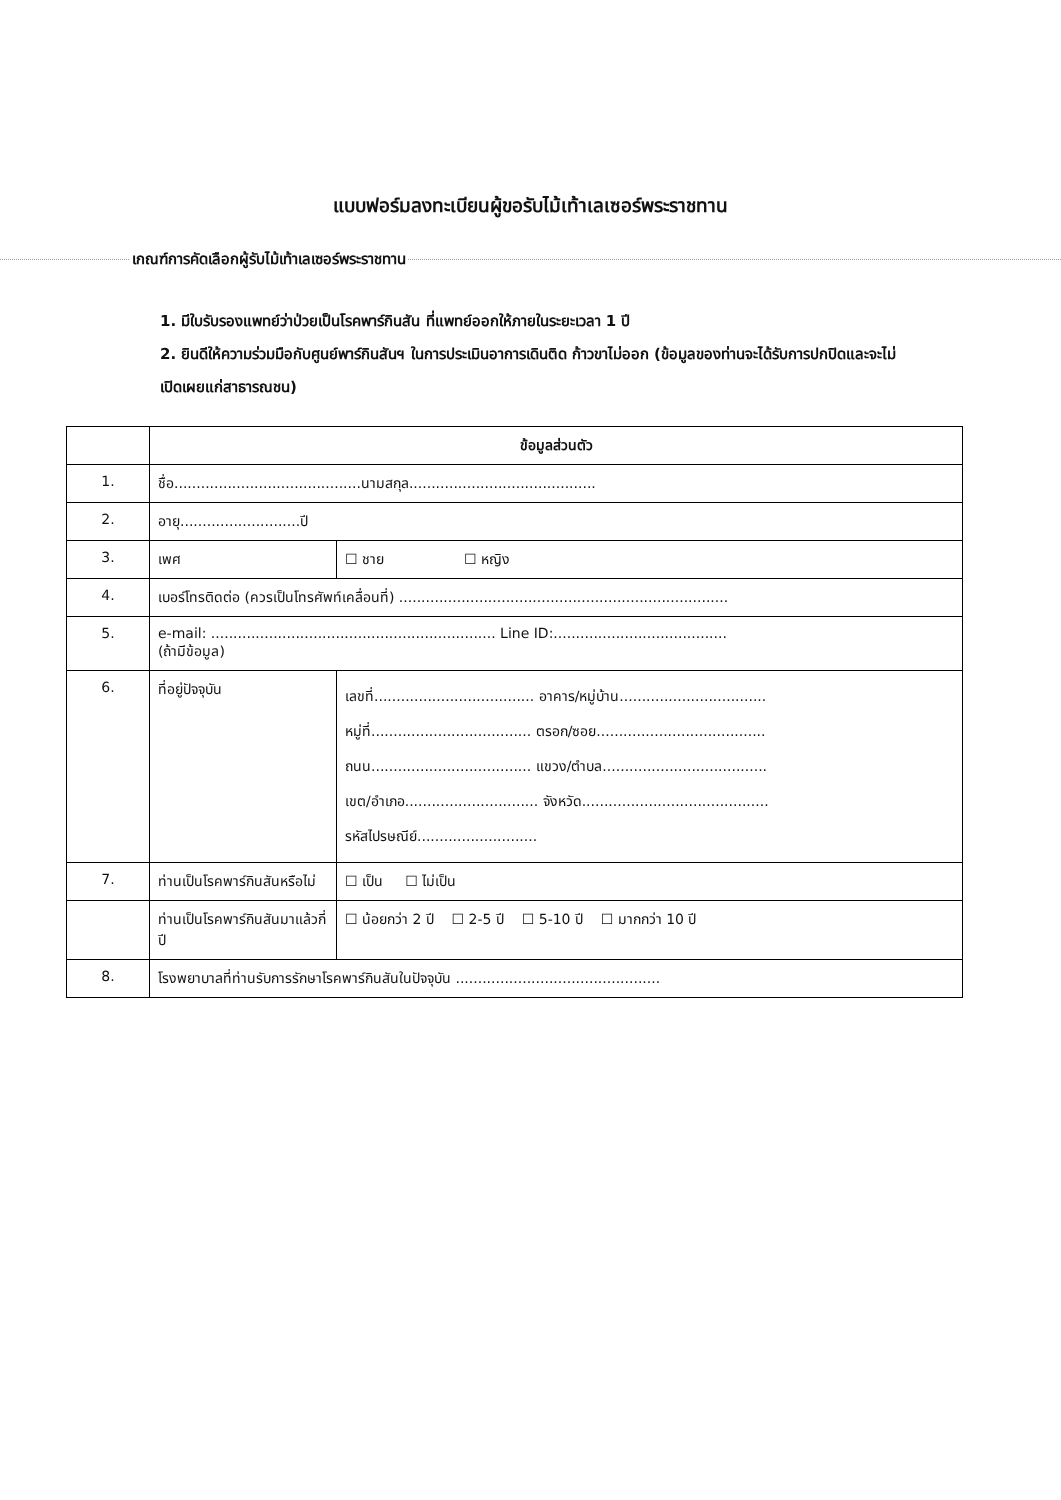แบบฟอร์มลงทะเบียนผู้ขอรับไม้เท้าเลเซอร์พระราชทาน
เกณฑ์การคัดเลือกผู้รับไม้เท้าเลเซอร์พระราชทาน
1. มีใบรับรองแพทย์ว่าป่วยเป็นโรคพาร์กินสัน ที่แพทย์ออกให้ภายในระยะเวลา 1 ปี
2. ยินดีให้ความร่วมมือกับศูนย์พาร์กินสันฯ ในการประเมินอาการเดินติด ก้าวขาไม่ออก (ข้อมูลของท่านจะได้รับการปกปิดและจะไม่เปิดเผยแก่สาธารณชน)
| | ข้อมูลส่วนตัว | |
| 1. | ชื่อ..........................................นามสกุล.......................................... | |
| 2. | อายุ...........................ปี | |
| 3. | เพศ | ☐ ชาย ☐ หญิง |
| 4. | เบอร์โทรติดต่อ (ควรเป็นโทรศัพท์เคลื่อนที่) .......................................................................... | |
| 5. | e-mail: ................................................................ Line ID:....................................... (ถ้ามีข้อมูล) | |
| 6. | ที่อยู่ปัจจุบัน | เลขที่.................................... อาคาร/หมู่บ้าน................................. หมู่ที่.................................... ตรอก/ซอย...................................... ถนน.................................... แขวง/ตำบล..................................... เขต/อำเภอ.............................. จังหวัด.......................................... รหัสไปรษณีย์........................... |
| 7. | ท่านเป็นโรคพาร์กินสันหรือไม่ | ☐ เป็น ☐ ไม่เป็น |
| | ท่านเป็นโรคพาร์กินสันมาแล้วกี่ปี | ☐ น้อยกว่า 2 ปี ☐ 2-5 ปี ☐ 5-10 ปี ☐ มากกว่า 10 ปี |
| 8. | โรงพยาบาลที่ท่านรับการรักษาโรคพาร์กินสันในปัจจุบัน .............................................. | |